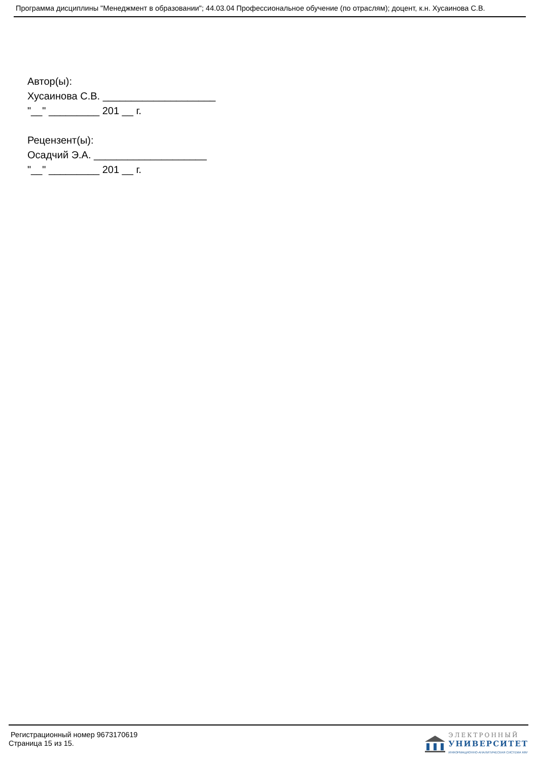Программа дисциплины "Менеджмент в образовании"; 44.03.04 Профессиональное обучение (по отраслям); доцент, к.н. Хусаинова С.В.
Автор(ы):
Хусаинова С.В. ____________________
"__" _________ 201 __ г.
Рецензент(ы):
Осадчий Э.А. ____________________
"__" _________ 201 __ г.
Регистрационный номер 9673170619
Страница 15 из 15.
ЭЛЕКТРОННЫЙ
УНИВЕРСИТЕТ
ИНФОРМАЦИОННО-АНАЛИТИЧЕСКАЯ СИСТЕМА КФУ